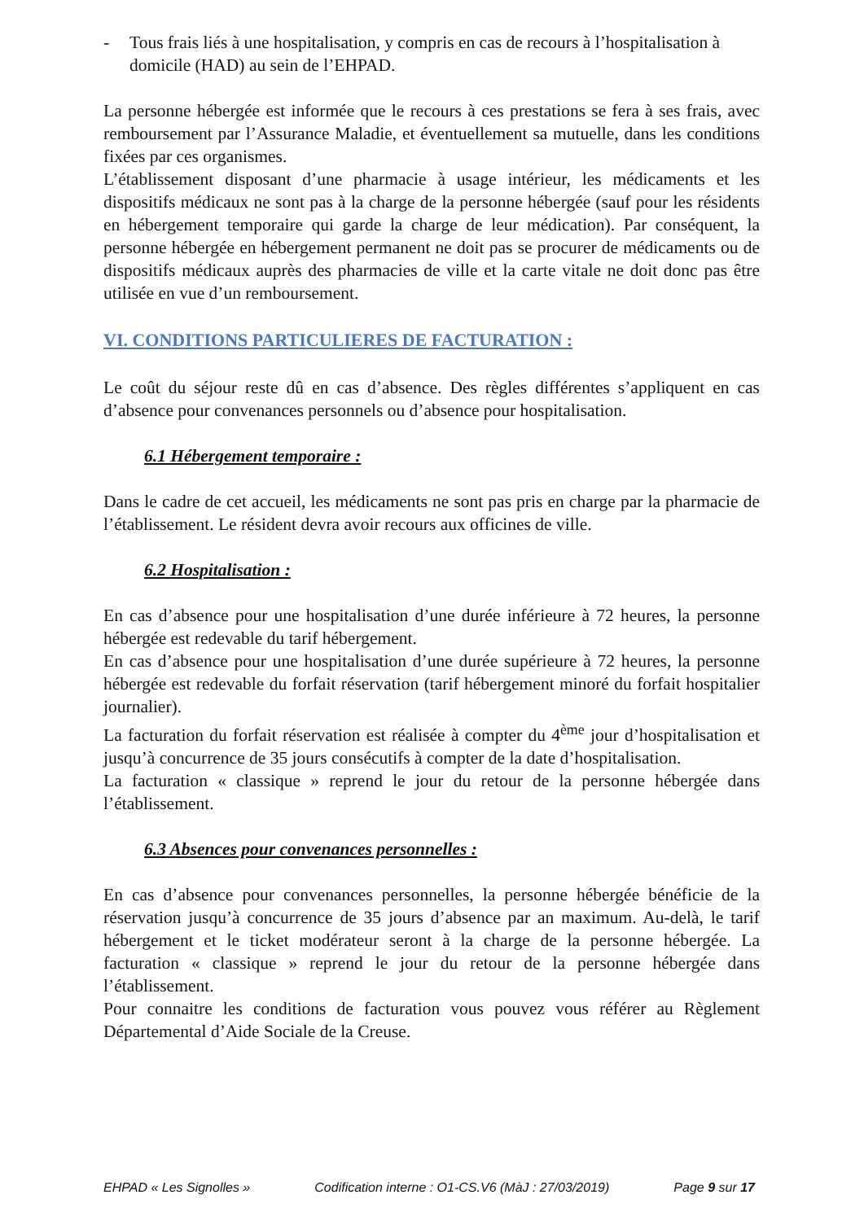- Tous frais liés à une hospitalisation, y compris en cas de recours à l’hospitalisation à domicile (HAD) au sein de l’EHPAD.
La personne hébergée est informée que le recours à ces prestations se fera à ses frais, avec remboursement par l’Assurance Maladie, et éventuellement sa mutuelle, dans les conditions fixées par ces organismes.
L’établissement disposant d’une pharmacie à usage intérieur, les médicaments et les dispositifs médicaux ne sont pas à la charge de la personne hébergée (sauf pour les résidents en hébergement temporaire qui garde la charge de leur médication). Par conséquent, la personne hébergée en hébergement permanent ne doit pas se procurer de médicaments ou de dispositifs médicaux auprès des pharmacies de ville et la carte vitale ne doit donc pas être utilisée en vue d’un remboursement.
VI. CONDITIONS PARTICULIERES DE FACTURATION :
Le coût du séjour reste dû en cas d’absence. Des règles différentes s’appliquent en cas d’absence pour convenances personnels ou d’absence pour hospitalisation.
6.1 Hébergement temporaire :
Dans le cadre de cet accueil, les médicaments ne sont pas pris en charge par la pharmacie de l’établissement. Le résident devra avoir recours aux officines de ville.
6.2 Hospitalisation :
En cas d’absence pour une hospitalisation d’une durée inférieure à 72 heures, la personne hébergée est redevable du tarif hébergement.
En cas d’absence pour une hospitalisation d’une durée supérieure à 72 heures, la personne hébergée est redevable du forfait réservation (tarif hébergement minoré du forfait hospitalier journalier).
La facturation du forfait réservation est réalisée à compter du 4<sup>ème</sup> jour d’hospitalisation et jusqu’à concurrence de 35 jours consécutifs à compter de la date d’hospitalisation.
La facturation « classique » reprend le jour du retour de la personne hébergée dans l’établissement.
6.3 Absences pour convenances personnelles :
En cas d’absence pour convenances personnelles, la personne hébergée bénéficie de la réservation jusqu’à concurrence de 35 jours d’absence par an maximum. Au-delà, le tarif hébergement et le ticket modérateur seront à la charge de la personne hébergée. La facturation « classique » reprend le jour du retour de la personne hébergée dans l’établissement.
Pour connaitre les conditions de facturation vous pouvez vous référer au Règlement Départemental d’Aide Sociale de la Creuse.
EHPAD « Les Signolles » Codification interne : O1-CS.V6 (MàJ : 27/03/2019) Page 9 sur 17